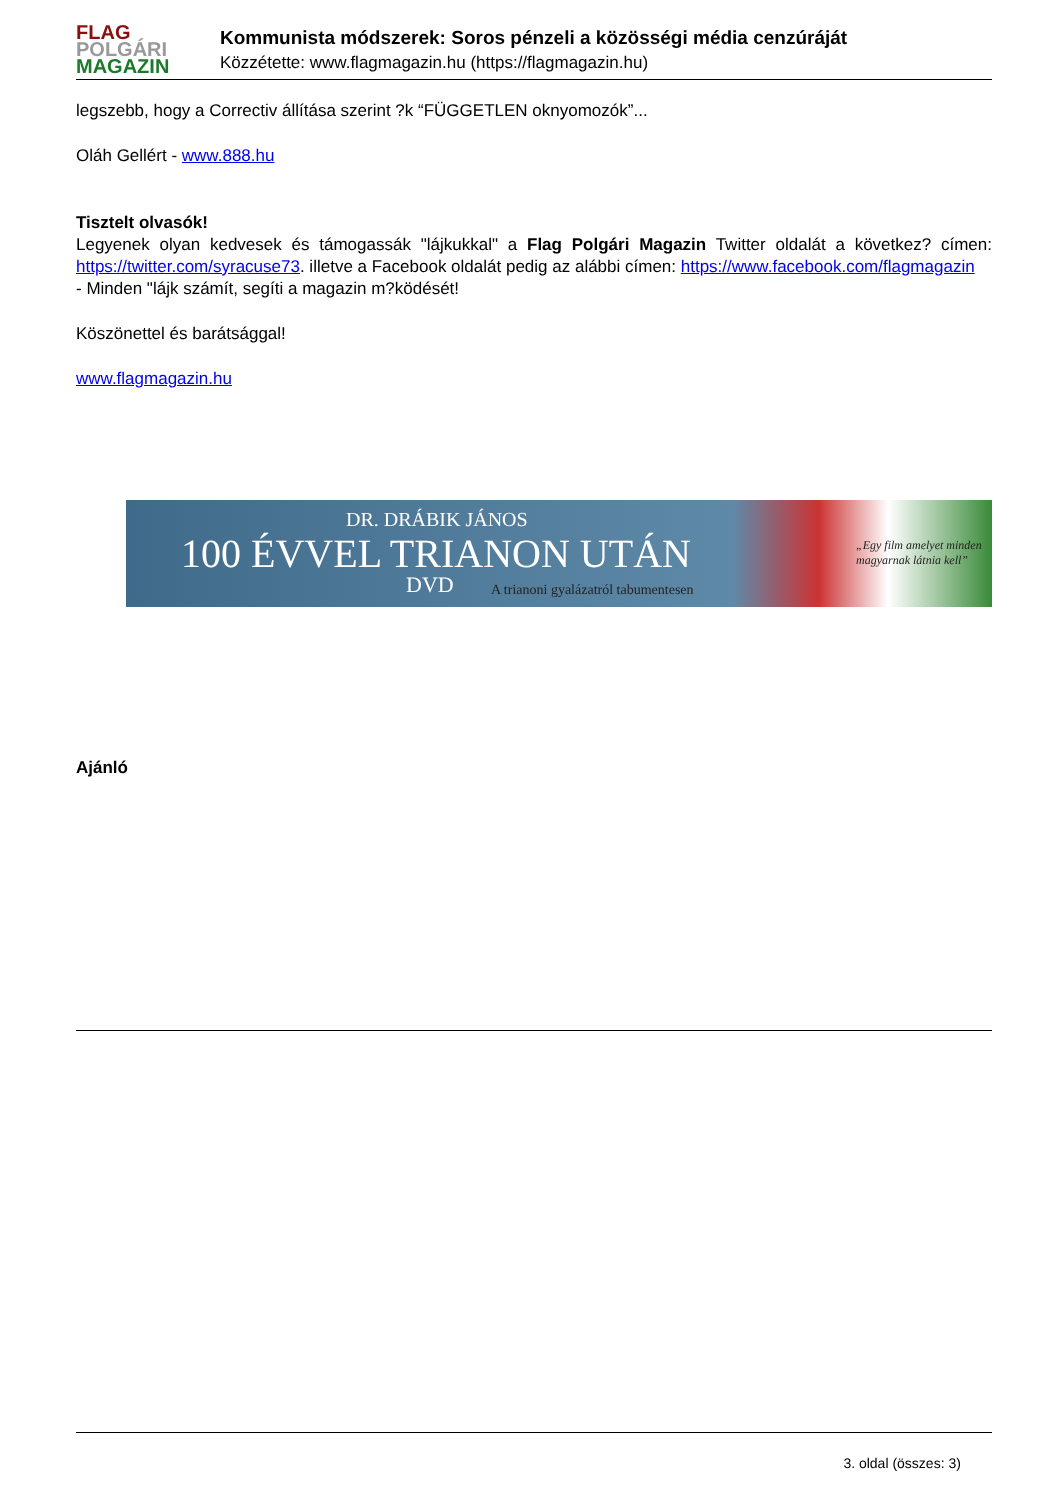FLAG
POLGÁRI
MAGAZIN
Kommunista módszerek: Soros pénzeli a közösségi média cenzúráját
Közzétette: www.flagmagazin.hu (https://flagmagazin.hu)
legszebb, hogy a Correctiv állítása szerint ?k “FÜGGETLEN oknyomozók”...
Oláh Gellért - www.888.hu
Tisztelt olvasók!
Legyenek olyan kedvesek és támogassák "lájkukkal" a Flag Polgári Magazin Twitter oldalát a következ? címen: https://twitter.com/syracuse73. illetve a Facebook oldalát pedig az alábbi címen: https://www.facebook.com/flagmagazin
- Minden "lájk számít, segíti a magazin m?ködését!
Köszönettel és barátsággal!
www.flagmagazin.hu
DR. DRÁBIK JÁNOS
100 ÉVVEL TRIANON UTÁN
DVD
A trianoni gyalázatról tabumentesen
„Egy film amelyet minden magyarnak látnia kell”
Ajánló
3. oldal (összes: 3)